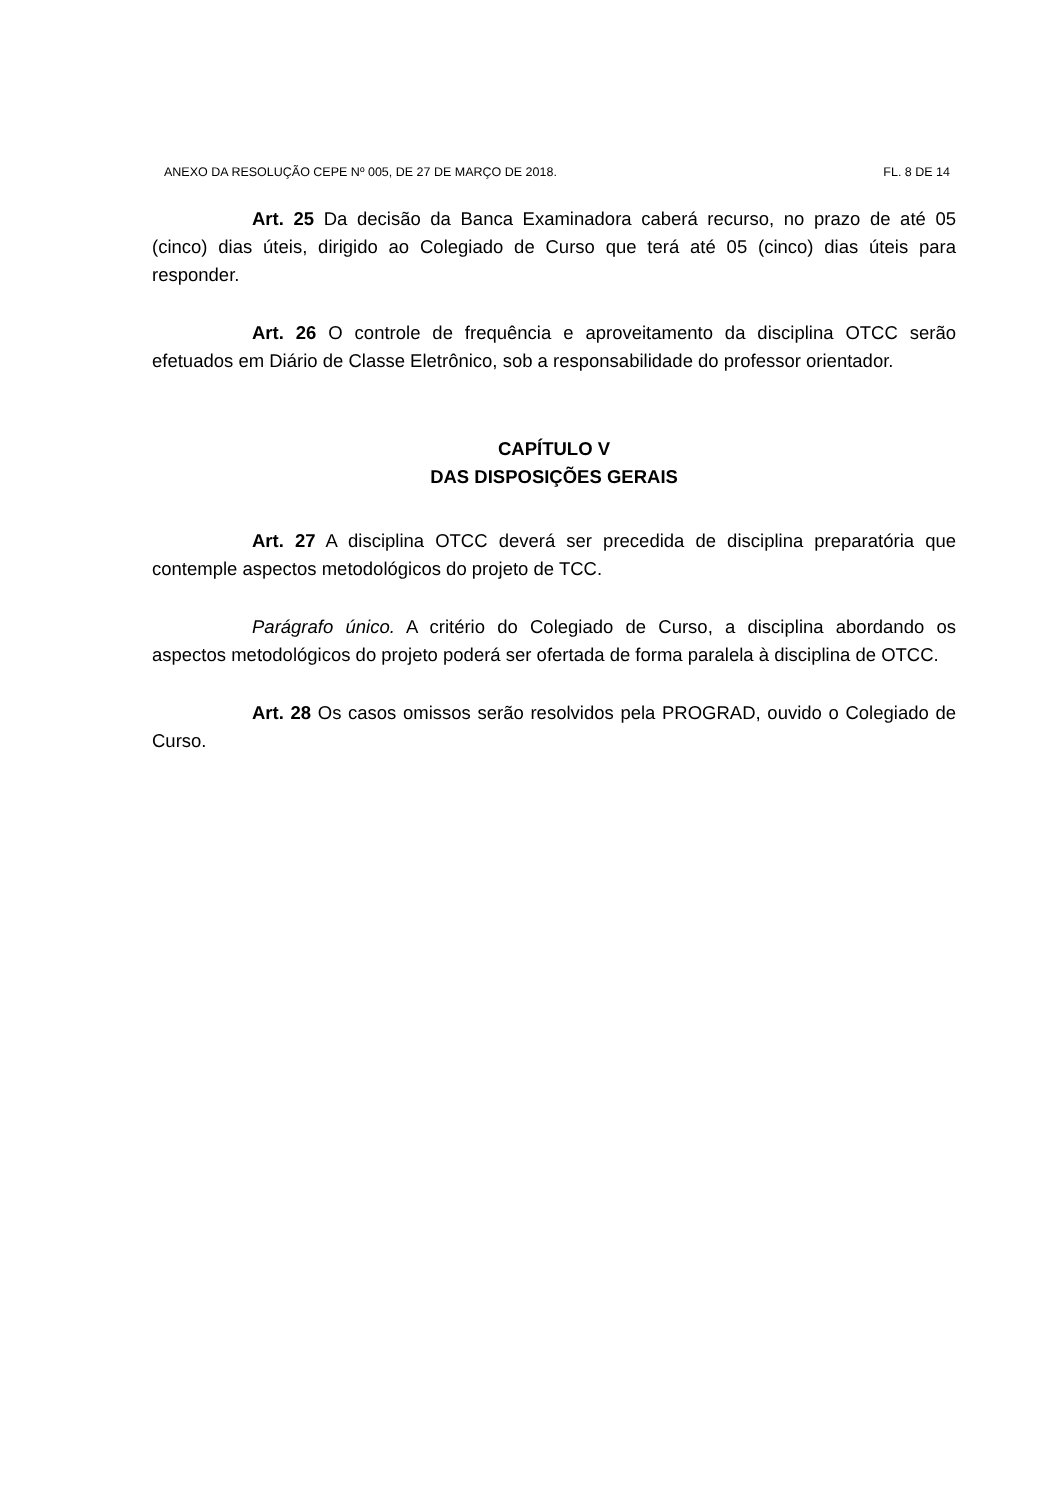ANEXO DA RESOLUÇÃO CEPE Nº 005, DE 27 DE MARÇO DE 2018. FL. 8 DE 14
Art. 25 Da decisão da Banca Examinadora caberá recurso, no prazo de até 05 (cinco) dias úteis, dirigido ao Colegiado de Curso que terá até 05 (cinco) dias úteis para responder.
Art. 26 O controle de frequência e aproveitamento da disciplina OTCC serão efetuados em Diário de Classe Eletrônico, sob a responsabilidade do professor orientador.
CAPÍTULO V
DAS DISPOSIÇÕES GERAIS
Art. 27 A disciplina OTCC deverá ser precedida de disciplina preparatória que contemple aspectos metodológicos do projeto de TCC.
Parágrafo único. A critério do Colegiado de Curso, a disciplina abordando os aspectos metodológicos do projeto poderá ser ofertada de forma paralela à disciplina de OTCC.
Art. 28 Os casos omissos serão resolvidos pela PROGRAD, ouvido o Colegiado de Curso.